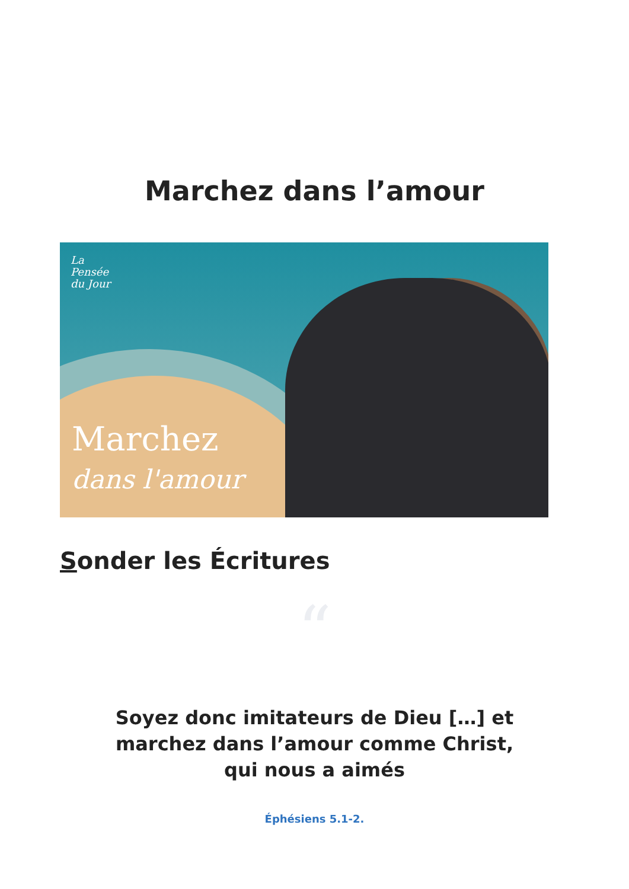Marchez dans l’amour
La
Pensée
du Jour
Marchez
dans l'amour
Sonder les Écritures
“
Soyez donc imitateurs de Dieu […] et marchez dans l’amour comme Christ, qui nous a aimés
Éphésiens 5.1-2.